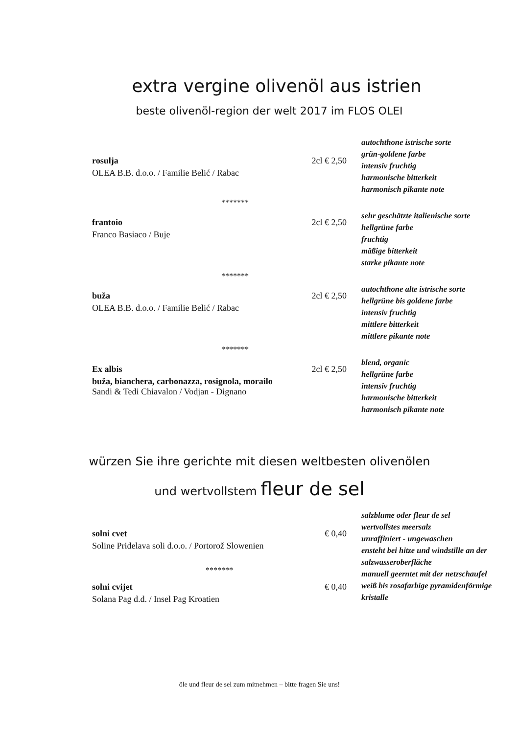extra vergine olivenöl aus istrien
beste olivenöl-region der welt 2017 im FLOS OLEI
rosulja 2cl € 2,50
OLEA B.B. d.o.o. / Familie Belić / Rabac
autochthone istrische sorte
grün-goldene farbe
intensiv fruchtig
harmonische bitterkeit
harmonisch pikante note
*******
frantoio 2cl € 2,50
Franco Basiaco / Buje
sehr geschätzte italienische sorte
hellgrüne farbe
fruchtig
mäßige bitterkeit
starke pikante note
*******
buža 2cl € 2,50
OLEA B.B. d.o.o. / Familie Belić / Rabac
autochthone alte istrische sorte
hellgrüne bis goldene farbe
intensiv fruchtig
mittlere bitterkeit
mittlere pikante note
*******
Ex albis 2cl € 2,50
buža, bianchera, carbonazza, rosignola, morailo
Sandi & Tedi Chiavalon / Vodjan - Dignano
blend, organic
hellgrüne farbe
intensiv fruchtig
harmonische bitterkeit
harmonisch pikante note
würzen Sie ihre gerichte mit diesen weltbesten olivenölen
und wertvollstem fleur de sel
solni cvet € 0,40
Soline Pridelava soli d.o.o. / Portorož Slowenien
*******
solni cvijet € 0,40
Solana Pag d.d. / Insel Pag Kroatien
salzblume oder fleur de sel
wertvollstes meersalz
unraffiniert - ungewaschen
ensteht bei hitze und windstille an der salzwasseroberfläche
manuell geerntet mit der netzschaufel
weiß bis rosafarbige pyramidenförmige kristalle
öle und fleur de sel zum mitnehmen – bitte fragen Sie uns!